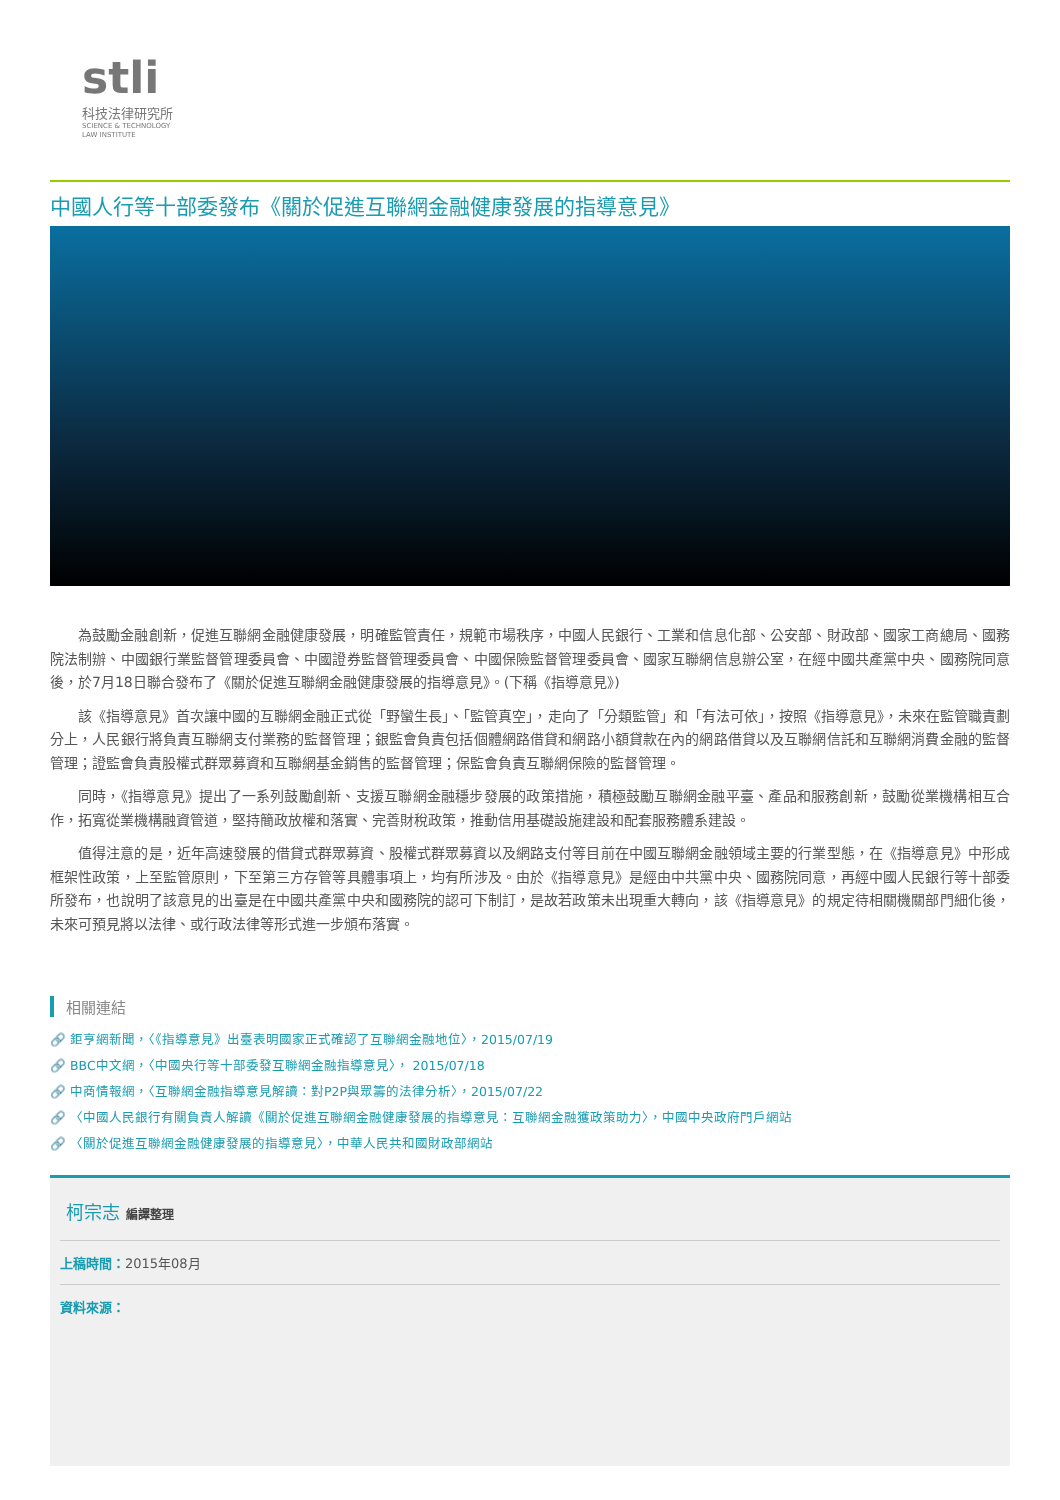stli
科技法律研究所
SCIENCE & TECHNOLOGY
LAW INSTITUTE
中國人行等十部委發布《關於促進互聯網金融健康發展的指導意見》
為鼓勵金融創新，促進互聯網金融健康發展，明確監管責任，規範市場秩序，中國人民銀行、工業和信息化部、公安部、財政部、國家工商總局、國務院法制辦、中國銀行業監督管理委員會、中國證券監督管理委員會、中國保險監督管理委員會、國家互聯網信息辦公室，在經中國共產黨中央、國務院同意後，於7月18日聯合發布了《關於促進互聯網金融健康發展的指導意見》。(下稱《指導意見》)
該《指導意見》首次讓中國的互聯網金融正式從「野蠻生長」、「監管真空」，走向了「分類監管」和「有法可依」，按照《指導意見》，未來在監管職責劃分上，人民銀行將負責互聯網支付業務的監督管理；銀監會負責包括個體網路借貸和網路小額貸款在內的網路借貸以及互聯網信託和互聯網消費金融的監督管理；證監會負責股權式群眾募資和互聯網基金銷售的監督管理；保監會負責互聯網保險的監督管理。
同時，《指導意見》提出了一系列鼓勵創新、支援互聯網金融穩步發展的政策措施，積極鼓勵互聯網金融平臺、產品和服務創新，鼓勵從業機構相互合作，拓寬從業機構融資管道，堅持簡政放權和落實、完善財稅政策，推動信用基礎設施建設和配套服務體系建設。
值得注意的是，近年高速發展的借貸式群眾募資、股權式群眾募資以及網路支付等目前在中國互聯網金融領域主要的行業型態，在《指導意見》中形成框架性政策，上至監管原則，下至第三方存管等具體事項上，均有所涉及。由於《指導意見》是經由中共黨中央、國務院同意，再經中國人民銀行等十部委所發布，也說明了該意見的出臺是在中國共產黨中央和國務院的認可下制訂，是故若政策未出現重大轉向，該《指導意見》的規定待相關機關部門細化後，未來可預見將以法律、或行政法律等形式進一步頒布落實。
相關連結
🔗 鉅亨網新聞，〈《指導意見》出臺表明國家正式確認了互聯網金融地位〉，2015/07/19
🔗 BBC中文網，〈中國央行等十部委發互聯網金融指導意見〉， 2015/07/18
🔗 中商情報網，〈互聯網金融指導意見解讀：對P2P與眾籌的法律分析〉，2015/07/22
🔗 〈中國人民銀行有關負責人解讀《關於促進互聯網金融健康發展的指導意見：互聯網金融獲政策助力〉，中國中央政府門戶網站
🔗 〈關於促進互聯網金融健康發展的指導意見〉，中華人民共和國財政部網站
柯宗志 編譯整理
上稿時間：2015年08月
資料來源：